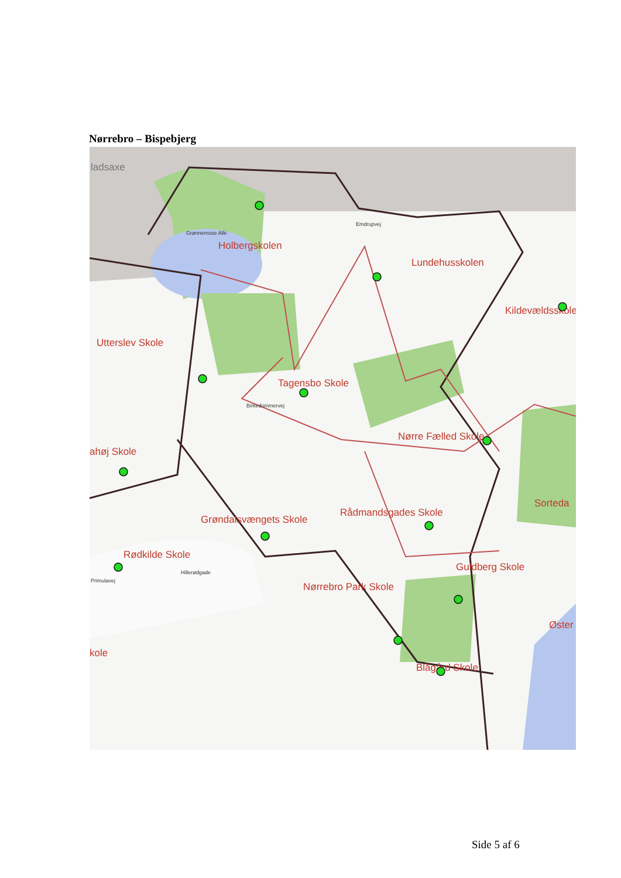Nørrebro – Bispebjerg
ladsaxe
Holbergskolen
Lundehusskolen
Kildevældsskole
Utterslev Skole
Tagensbo Skole
Nørre Fælled Skole
ahøj Skole
Sorteda
Grøndalsvængets Skole
Rådmandsgades Skole
Rødkilde Skole
Guldberg Skole
Nørrebro Park Skole
Øster
kole
Blågård Skole
Grønnemose Allé
Emdrupvej
Birkedommervej
Hillerødgade
Primulavej
Side 5 af 6